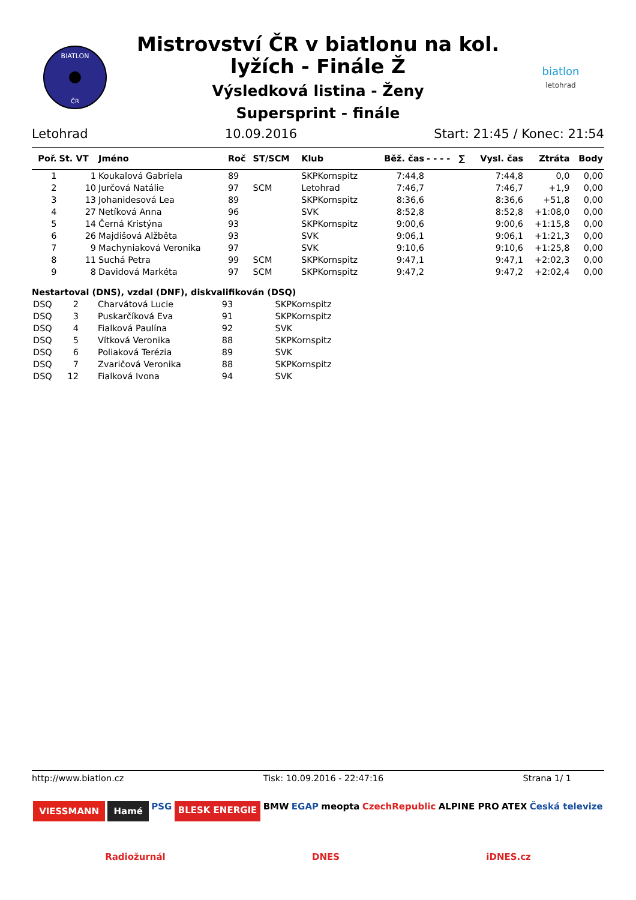BIATLON
ČR
Mistrovství ČR v biatlonu na kol.
lyžích - Finále Ž
Výsledková listina - Ženy
Supersprint - finále
biatlon
letohrad
Letohrad 10.09.2016 Start: 21:45 / Konec: 21:54
| Poř. | St. VT | Jméno | Roč | ST/SCM | Klub | Běž. čas | - - - - | ∑ | Vysl. čas | Ztráta | Body |
| --- | --- | --- | --- | --- | --- | --- | --- | --- | --- | --- | --- |
| 1 | 1 | Koukalová Gabriela | 89 | | SKPKornspitz | 7:44,8 | | | 7:44,8 | 0,0 | 0,00 |
| 2 | 10 | Jurčová Natálie | 97 | SCM | Letohrad | 7:46,7 | | | 7:46,7 | +1,9 | 0,00 |
| 3 | 13 | Johanidesová Lea | 89 | | SKPKornspitz | 8:36,6 | | | 8:36,6 | +51,8 | 0,00 |
| 4 | 27 | Netíková Anna | 96 | | SVK | 8:52,8 | | | 8:52,8 | +1:08,0 | 0,00 |
| 5 | 14 | Černá Kristýna | 93 | | SKPKornspitz | 9:00,6 | | | 9:00,6 | +1:15,8 | 0,00 |
| 6 | 26 | Majdišová Alžběta | 93 | | SVK | 9:06,1 | | | 9:06,1 | +1:21,3 | 0,00 |
| 7 | 9 | Machyniaková Veronika | 97 | | SVK | 9:10,6 | | | 9:10,6 | +1:25,8 | 0,00 |
| 8 | 11 | Suchá Petra | 99 | SCM | SKPKornspitz | 9:47,1 | | | 9:47,1 | +2:02,3 | 0,00 |
| 9 | 8 | Davidová Markéta | 97 | SCM | SKPKornspitz | 9:47,2 | | | 9:47,2 | +2:02,4 | 0,00 |
Nestartoval (DNS), vzdal (DNF), diskvalifikován (DSQ)
| DSQ | 2 | Charvátová Lucie | 93 | SKPKornspitz |
| DSQ | 3 | Puskarčíková Eva | 91 | SKPKornspitz |
| DSQ | 4 | Fialková Paulína | 92 | SVK |
| DSQ | 5 | Vítková Veronika | 88 | SKPKornspitz |
| DSQ | 6 | Poliaková Terézia | 89 | SVK |
| DSQ | 7 | Zvaričová Veronika | 88 | SKPKornspitz |
| DSQ | 12 | Fialková Ivona | 94 | SVK |
http://www.biatlon.cz Tisk: 10.09.2016 - 22:47:16 Strana 1/ 1
VIESSMANN Hamé PSG BLESK ENERGIE BMW EGAP meopta CzechRepublic ALPINE PRO ATEX Česká televize Radiožurnál DNES iDNES.cz